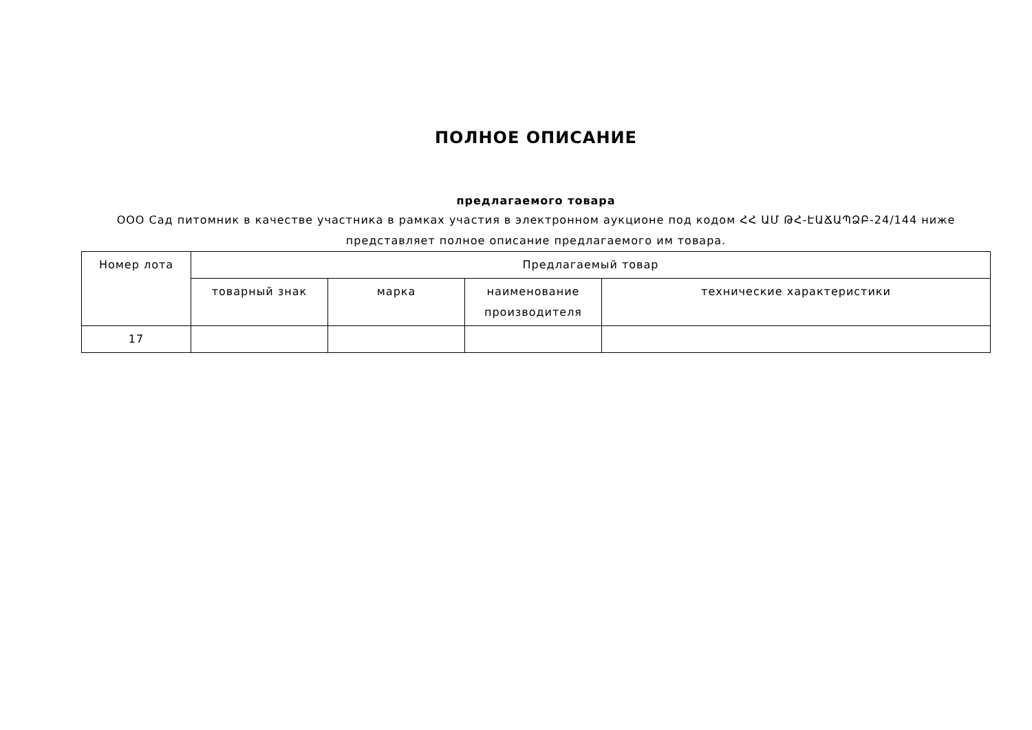ПОЛНОЕ ОПИСАНИЕ
предлагаемого товара
ООО Сад питомник в качестве участника в рамках участия в электронном аукционе под кодом ՀՀ ԱՄ ԹՀ-ԷԱՃԱՊՁԲ-24/144 ниже представляет полное описание предлагаемого им товара.
| Номер лота | Предлагаемый товар | | | |
| --- | --- | --- | --- | --- |
| | товарный знак | марка | наименование производителя | технические характеристики |
| 17 | | | | |